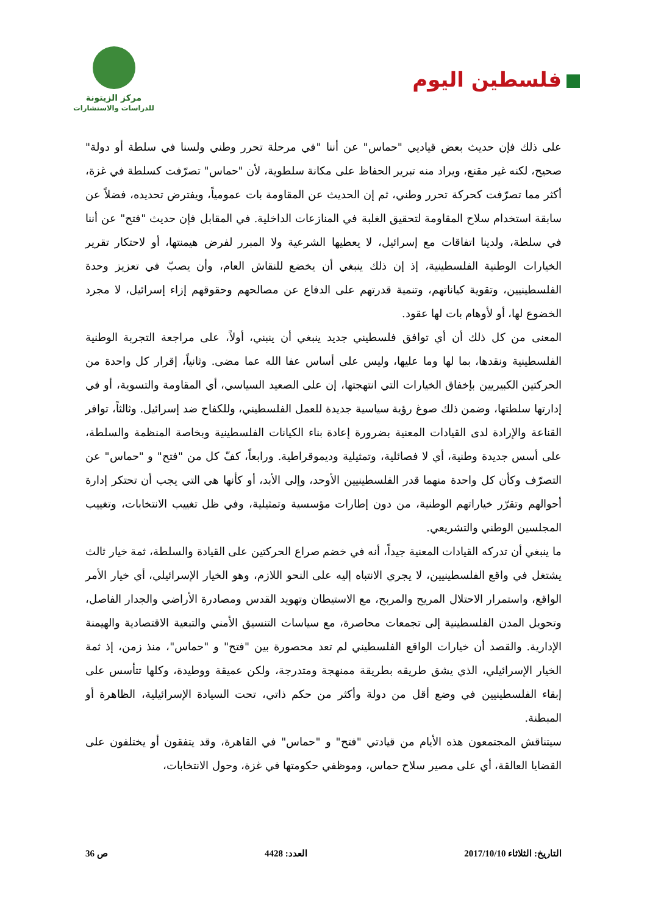فلسطين اليوم
مركز الزيتونة
للدراسات والاستشارات
على ذلك فإن حديث بعض قياديي "حماس" عن أننا "في مرحلة تحرر وطني ولسنا في سلطة أو دولة" صحيح، لكنه غير مقنع، ويراد منه تبرير الحفاظ على مكانة سلطوية، لأن "حماس" تصرّفت كسلطة في غزة، أكثر مما تصرّفت كحركة تحرر وطني، ثم إن الحديث عن المقاومة بات عمومياً، ويفترض تحديده، فضلاً عن سابقة استخدام سلاح المقاومة لتحقيق الغلبة في المنازعات الداخلية. في المقابل فإن حديث "فتح" عن أننا في سلطة، ولدينا اتفاقات مع إسرائيل، لا يعطيها الشرعية ولا المبرر لفرض هيمنتها، أو لاحتكار تقرير الخيارات الوطنية الفلسطينية، إذ إن ذلك ينبغي أن يخضع للنقاش العام، وأن يصبّ في تعزيز وحدة الفلسطينيين، وتقوية كياناتهم، وتنمية قدرتهم على الدفاع عن مصالحهم وحقوقهم إزاء إسرائيل، لا مجرد الخضوع لها، أو لأوهام بات لها عقود.
المعنى من كل ذلك أن أي توافق فلسطيني جديد ينبغي أن ينبني، أولاً، على مراجعة التجربة الوطنية الفلسطينية ونقدها، بما لها وما عليها، وليس على أساس عفا الله عما مضى. وثانياً، إقرار كل واحدة من الحركتين الكبيريين بإخفاق الخيارات التي انتهجتها، إن على الصعيد السياسي، أي المقاومة والتسوية، أو في إدارتها سلطتها، وضمن ذلك صوغ رؤية سياسية جديدة للعمل الفلسطيني، وللكفاح ضد إسرائيل. وثالثاً، توافر القناعة والإرادة لدى القيادات المعنية بضرورة إعادة بناء الكيانات الفلسطينية وبخاصة المنظمة والسلطة، على أسس جديدة وطنية، أي لا فصائلية، وتمثيلية وديموقراطية. ورابعاً، كفّ كل من "فتح" و "حماس" عن التصرّف وكأن كل واحدة منهما قدر الفلسطينيين الأوحد، وإلى الأبد، أو كأنها هي التي يجب أن تحتكر إدارة أحوالهم وتقرّر خياراتهم الوطنية، من دون إطارات مؤسسية وتمثيلية، وفي ظل تغييب الانتخابات، وتغييب المجلسين الوطني والتشريعي.
ما ينبغي أن تدركه القيادات المعنية جيداً، أنه في خضم صراع الحركتين على القيادة والسلطة، ثمة خيار ثالث يشتغل في واقع الفلسطينيين، لا يجري الانتباه إليه على النحو اللازم، وهو الخيار الإسرائيلي، أي خيار الأمر الواقع، واستمرار الاحتلال المريح والمربح، مع الاستيطان وتهويد القدس ومصادرة الأراضي والجدار الفاصل، وتحويل المدن الفلسطينية إلى تجمعات محاصرة، مع سياسات التنسيق الأمني والتبعية الاقتصادية والهيمنة الإدارية. والقصد أن خيارات الواقع الفلسطيني لم تعد محصورة بين "فتح" و "حماس"، منذ زمن، إذ ثمة الخيار الإسرائيلي، الذي يشق طريقه بطريقة ممنهجة ومتدرجة، ولكن عميقة ووطيدة، وكلها تتأسس على إبقاء الفلسطينيين في وضع أقل من دولة وأكثر من حكم ذاتي، تحت السيادة الإسرائيلية، الظاهرة أو المبطنة.
سيتناقش المجتمعون هذه الأيام من قيادتي "فتح" و "حماس" في القاهرة، وقد يتفقون أو يختلفون على القضايا العالقة، أي على مصير سلاح حماس، وموظفي حكومتها في غزة، وحول الانتخابات،
التاريخ: الثلاثاء 2017/10/10 العدد: 4428 ص 36